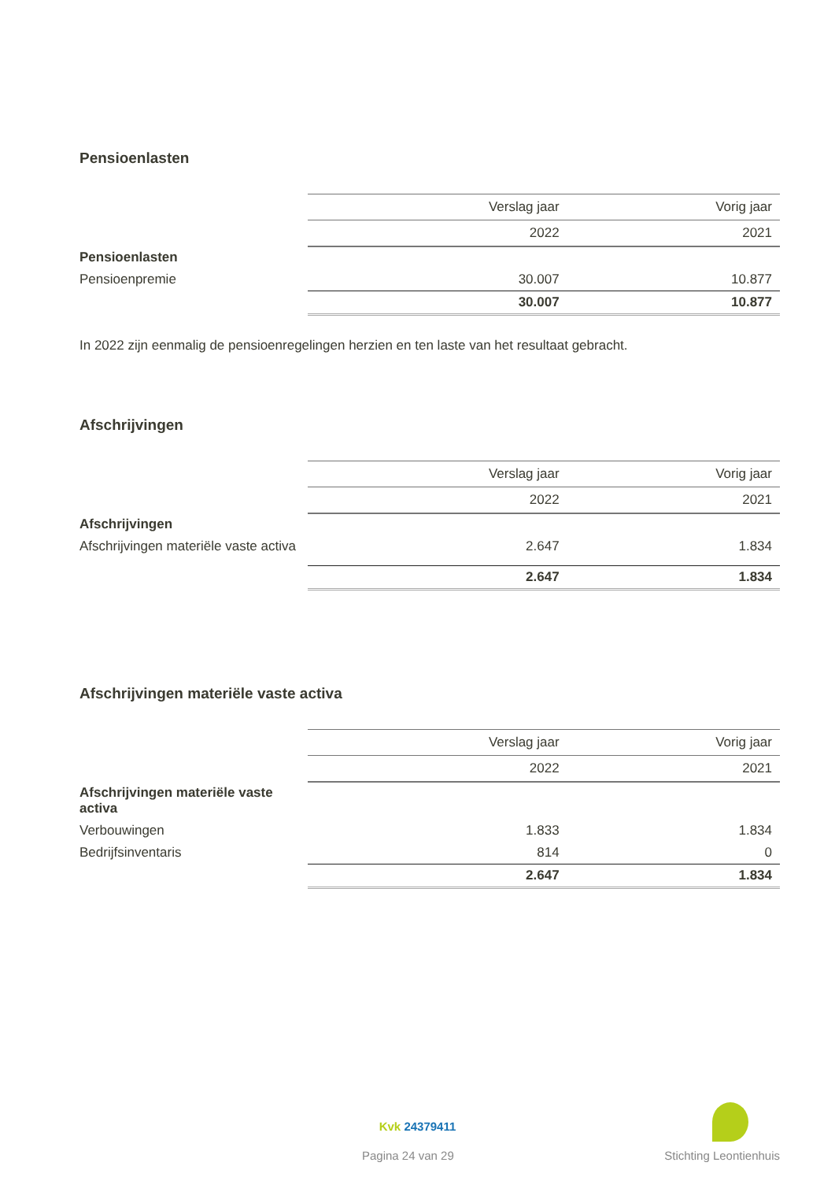Pensioenlasten
| | Verslag jaar | Vorig jaar |
| | 2022 | 2021 |
| Pensioenlasten | | |
| Pensioenpremie | 30.007 | 10.877 |
| | 30.007 | 10.877 |
In 2022 zijn eenmalig de pensioenregelingen herzien en ten laste van het resultaat gebracht.
Afschrijvingen
| | Verslag jaar | Vorig jaar |
| | 2022 | 2021 |
| Afschrijvingen | | |
| Afschrijvingen materiële vaste activa | 2.647 | 1.834 |
| | 2.647 | 1.834 |
Afschrijvingen materiële vaste activa
| | Verslag jaar | Vorig jaar |
| | 2022 | 2021 |
| Afschrijvingen materiële vaste activa | | |
| Verbouwingen | 1.833 | 1.834 |
| Bedrijfsinventaris | 814 | 0 |
| | 2.647 | 1.834 |
Kvk 24379411
Pagina 24 van 29 Stichting Leontienhuis